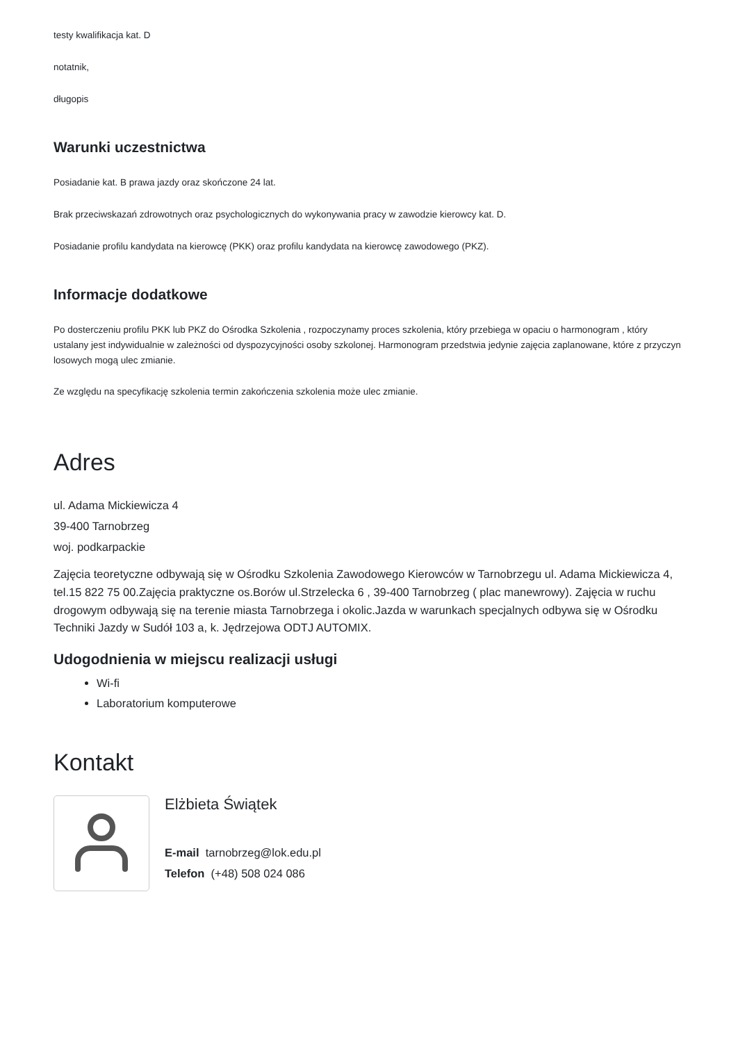testy kwalifikacja kat. D
notatnik,
długopis
Warunki uczestnictwa
Posiadanie kat. B prawa jazdy oraz skończone 24 lat.
Brak przeciwskazań zdrowotnych oraz psychologicznych do wykonywania pracy w zawodzie kierowcy kat. D.
Posiadanie profilu kandydata na kierowcę (PKK) oraz profilu kandydata na kierowcę zawodowego (PKZ).
Informacje dodatkowe
Po dosterczeniu profilu PKK lub PKZ do Ośrodka Szkolenia , rozpoczynamy proces szkolenia, który przebiega w opaciu o harmonogram , który ustalany jest indywidualnie w zależności od dyspozycyjności osoby szkolonej. Harmonogram przedstwia jedynie zajęcia zaplanowane, które z przyczyn losowych mogą ulec zmianie.
Ze względu na specyfikację szkolenia termin zakończenia szkolenia może ulec zmianie.
Adres
ul. Adama Mickiewicza 4
39-400 Tarnobrzeg
woj. podkarpackie
Zajęcia teoretyczne odbywają się w Ośrodku Szkolenia Zawodowego Kierowców w Tarnobrzegu ul. Adama Mickiewicza 4, tel.15 822 75 00.Zajęcia praktyczne os.Borów ul.Strzelecka 6 , 39-400 Tarnobrzeg ( plac manewrowy). Zajęcia w ruchu drogowym odbywają się na terenie miasta Tarnobrzega i okolic.Jazda w warunkach specjalnych odbywa się w Ośrodku Techniki Jazdy w Sudół 103 a, k. Jędrzejowa ODTJ AUTOMIX.
Udogodnienia w miejscu realizacji usługi
Wi-fi
Laboratorium komputerowe
Kontakt
Elżbieta Świątek
E-mail tarnobrzeg@lok.edu.pl
Telefon (+48) 508 024 086